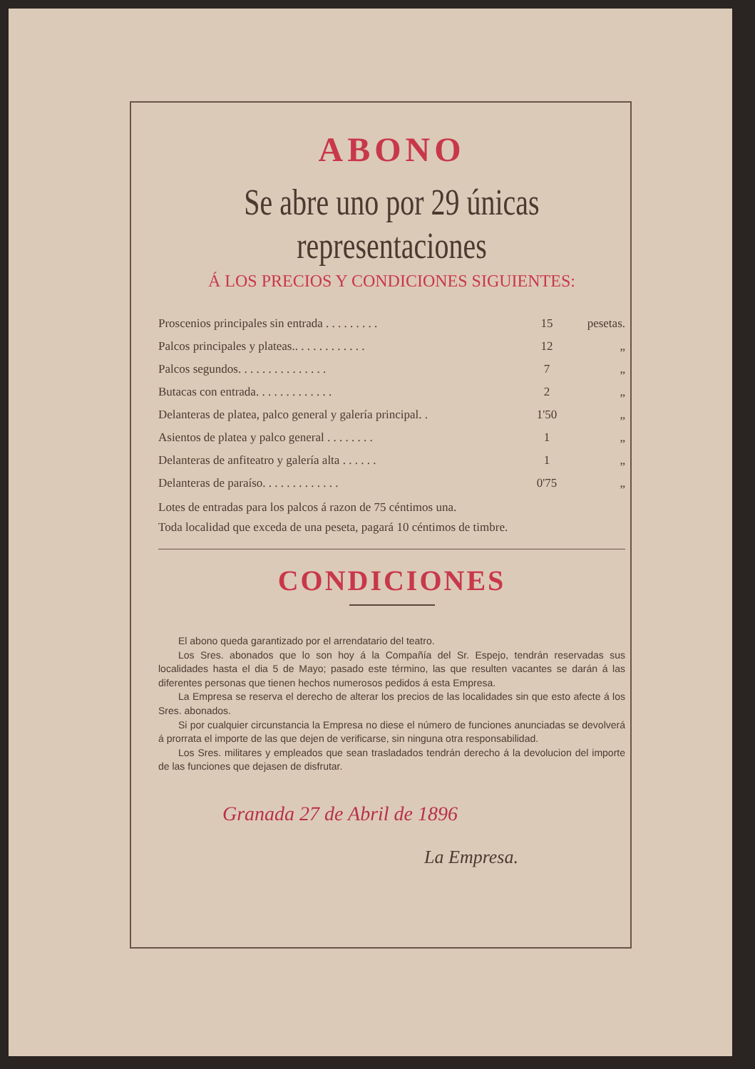ABONO
Se abre uno por 29 únicas representaciones
Á LOS PRECIOS Y CONDICIONES SIGUIENTES:
| Proscenios principales sin entrada . . . . . . . . . | 15 | pesetas. |
| Palcos principales y plateas.. . . . . . . . . . . . | 12 | „ |
| Palcos segundos. . . . . . . . . . . . . . . | 7 | „ |
| Butacas con entrada. . . . . . . . . . . . . | 2 | „ |
| Delanteras de platea, palco general y galería principal. . | 1'50 | „ |
| Asientos de platea y palco general . . . . . . . . | 1 | „ |
| Delanteras de anfiteatro y galería alta . . . . . . | 1 | „ |
| Delanteras de paraíso. . . . . . . . . . . . . | 0'75 | „ |
Lotes de entradas para los palcos á razon de 75 céntimos una.
Toda localidad que exceda de una peseta, pagará 10 céntimos de timbre.
CONDICIONES
El abono queda garantizado por el arrendatario del teatro.
Los Sres. abonados que lo son hoy á la Compañía del Sr. Espejo, tendrán reservadas sus localidades hasta el dia 5 de Mayo; pasado este término, las que resulten vacantes se darán á las diferentes personas que tienen hechos numerosos pedidos á esta Empresa.
La Empresa se reserva el derecho de alterar los precios de las localidades sin que esto afecte á los Sres. abonados.
Si por cualquier circunstancia la Empresa no diese el número de funciones anunciadas se devolverá á prorrata el importe de las que dejen de verificarse, sin ninguna otra responsabilidad.
Los Sres. militares y empleados que sean trasladados tendrán derecho á la devolucion del importe de las funciones que dejasen de disfrutar.
Granada 27 de Abril de 1896
La Empresa.